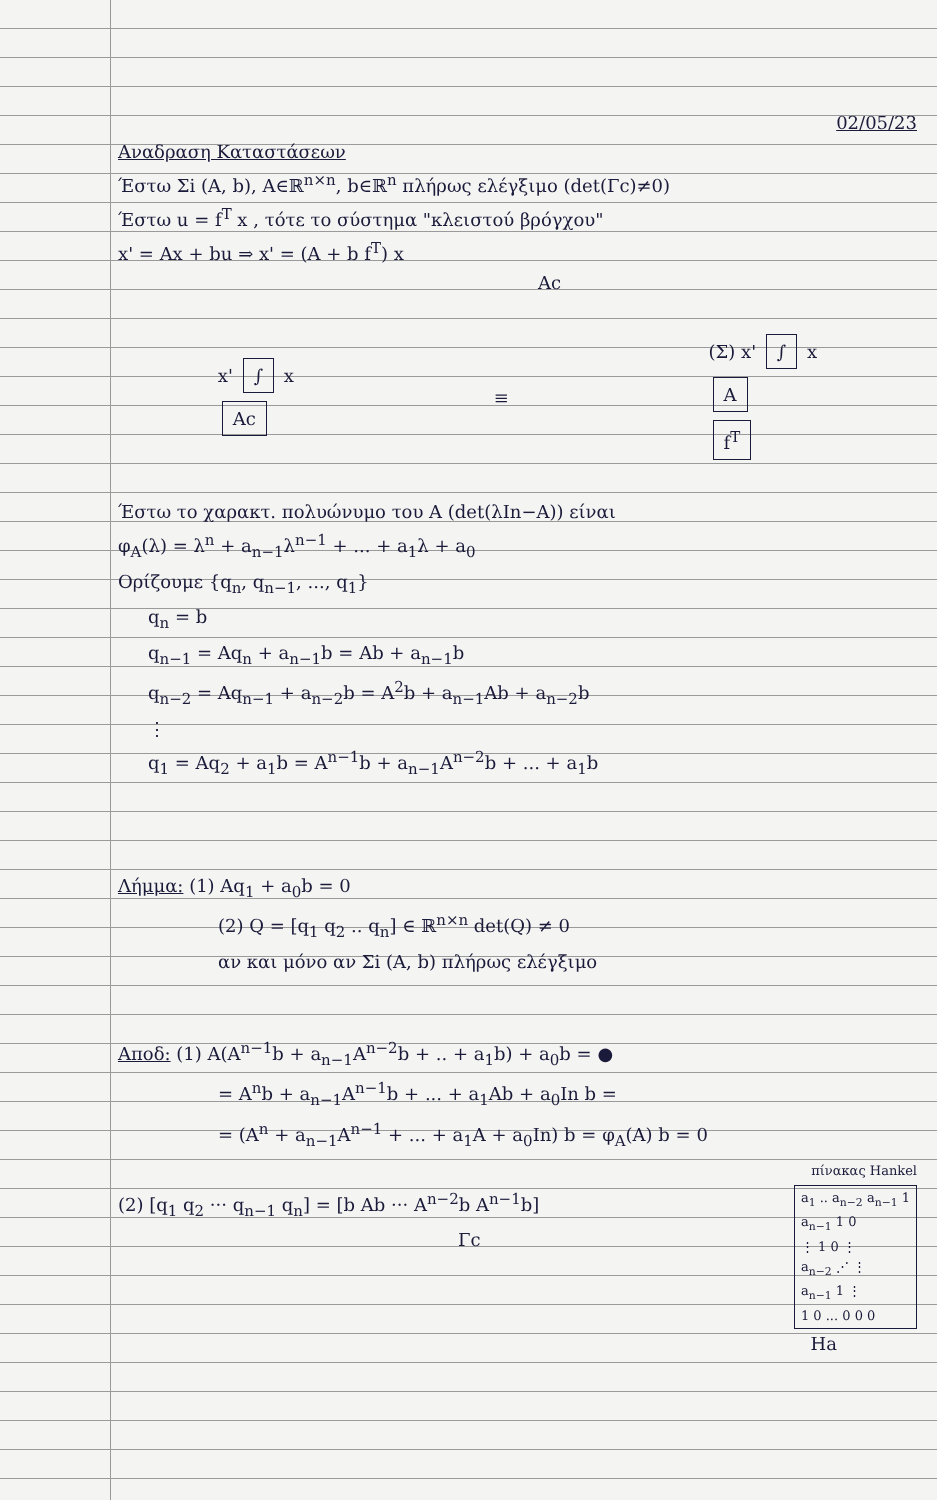02/05/23
Αναδραση Καταστάσεων
Έστω Σi (A, b), A∈ℝ<sup>n×n</sup>, b∈ℝ<sup>n</sup> πλήρως ελέγξιμο (det(Γc)≠0)
Έστω u = f<sup>T</sup> x , τότε το σύστημα "κλειστού βρόγχου"
x' = Ax + bu ⇒ x' = (A + b f<sup>T</sup>) x
Ac
x' ∫ x
Ac
≡
(Σ) x' ∫ x
A
f<sup>T</sup>
Έστω το χαρακτ. πολυώνυμο του A (det(λIn−A)) είναι
φ<sub>A</sub>(λ) = λ<sup>n</sup> + a<sub>n−1</sub>λ<sup>n−1</sup> + ... + a<sub>1</sub>λ + a<sub>0</sub>
Ορίζουμε {q<sub>n</sub>, q<sub>n−1</sub>, ..., q<sub>1</sub>}
q<sub>n</sub> = b
q<sub>n−1</sub> = Aq<sub>n</sub> + a<sub>n−1</sub>b = Ab + a<sub>n−1</sub>b
q<sub>n−2</sub> = Aq<sub>n−1</sub> + a<sub>n−2</sub>b = A<sup>2</sup>b + a<sub>n−1</sub>Ab + a<sub>n−2</sub>b
⋮
q<sub>1</sub> = Aq<sub>2</sub> + a<sub>1</sub>b = A<sup>n−1</sup>b + a<sub>n−1</sub>A<sup>n−2</sup>b + ... + a<sub>1</sub>b
Λήμμα: (1) Aq<sub>1</sub> + a<sub>0</sub>b = 0
(2) Q = [q<sub>1</sub> q<sub>2</sub> .. q<sub>n</sub>] ∈ ℝ<sup>n×n</sup> det(Q) ≠ 0
αν και μόνο αν Σi (A, b) πλήρως ελέγξιμο
Αποδ: (1) A(A<sup>n−1</sup>b + a<sub>n−1</sub>A<sup>n−2</sup>b + .. + a<sub>1</sub>b) + a<sub>0</sub>b = ●
= A<sup>n</sup>b + a<sub>n−1</sub>A<sup>n−1</sup>b + ... + a<sub>1</sub>Ab + a<sub>0</sub>In b =
= (A<sup>n</sup> + a<sub>n−1</sub>A<sup>n−1</sup> + ... + a<sub>1</sub>A + a<sub>0</sub>In) b = φ<sub>A</sub>(A) b = 0
πίνακας Hankel
(2) [q<sub>1</sub> q<sub>2</sub> ··· q<sub>n−1</sub> q<sub>n</sub>] = [b Ab ··· A<sup>n−2</sup>b A<sup>n−1</sup>b]
Γc
a<sub>1</sub> .. a<sub>n−2</sub> a<sub>n−1</sub> 1
a<sub>n−1</sub> 1 0
⋮ 1 0 ⋮
a<sub>n−2</sub> ⋰ ⋮
a<sub>n−1</sub> 1 ⋮
1 0 ... 0 0 0
Ha